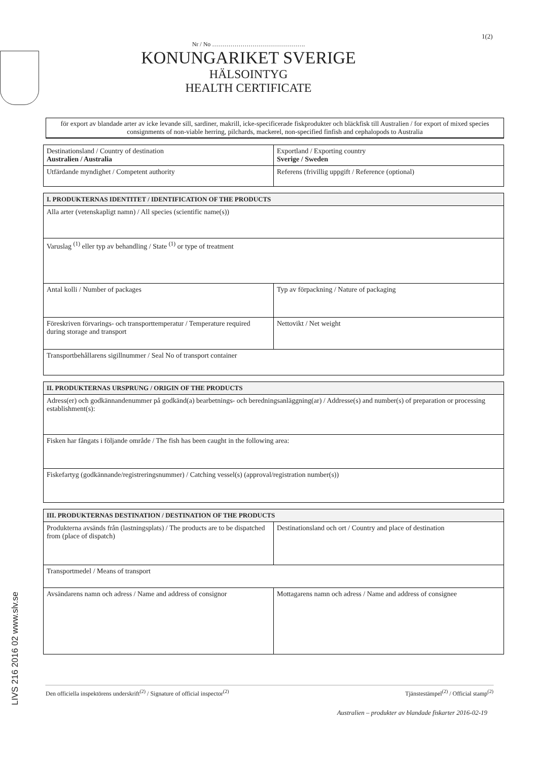1(2)
LIVS 216 2016 02 www.slv.se
Nr / No ……………………………………….
KONUNGARIKET SVERIGE
HÄLSOINTYG
HEALTH CERTIFICATE
för export av blandade arter av icke levande sill, sardiner, makrill, icke-specificerade fiskprodukter och bläckfisk till Australien / for export of mixed species consignments of non-viable herring, pilchards, mackerel, non-specified finfish and cephalopods to Australia
| Destinationsland / Country of destination Australien / Australia | Exportland / Exporting country Sverige / Sweden |
| Utfärdande myndighet / Competent authority | Referens (frivillig uppgift / Reference (optional) |
| I. PRODUKTERNAS IDENTITET / IDENTIFICATION OF THE PRODUCTS | |
| --- | --- |
| Alla arter (vetenskapligt namn) / All species (scientific name(s)) | |
| Varuslag <sup>(1)</sup> eller typ av behandling / State <sup>(1)</sup> or type of treatment | |
| Antal kolli / Number of packages | Typ av förpackning / Nature of packaging |
| Föreskriven förvarings- och transporttemperatur / Temperature required during storage and transport | Nettovikt / Net weight |
| Transportbehållarens sigillnummer / Seal No of transport container | |
| II. PRODUKTERNAS URSPRUNG / ORIGIN OF THE PRODUCTS |
| --- |
| Adress(er) och godkännandenummer på godkänd(a) bearbetnings- och beredningsanläggning(ar) / Addresse(s) and number(s) of preparation or processing establishment(s): |
| Fisken har fångats i följande område / The fish has been caught in the following area: |
| Fiskefartyg (godkännande/registreringsnummer) / Catching vessel(s) (approval/registration number(s)) |
| III. PRODUKTERNAS DESTINATION / DESTINATION OF THE PRODUCTS | |
| --- | --- |
| Produkterna avsänds från (lastningsplats) / The products are to be dispatched from (place of dispatch) | Destinationsland och ort / Country and place of destination |
| Transportmedel / Means of transport | |
| Avsändarens namn och adress / Name and address of consignor | Mottagarens namn och adress / Name and address of consignee |
Den officiella inspektörens underskrift<sup>(2)</sup> / Signature of official inspector<sup>(2)</sup> Tjänstestämpel<sup>(2)</sup> / Official stamp<sup>(2)</sup>
Australien – produkter av blandade fiskarter 2016-02-19